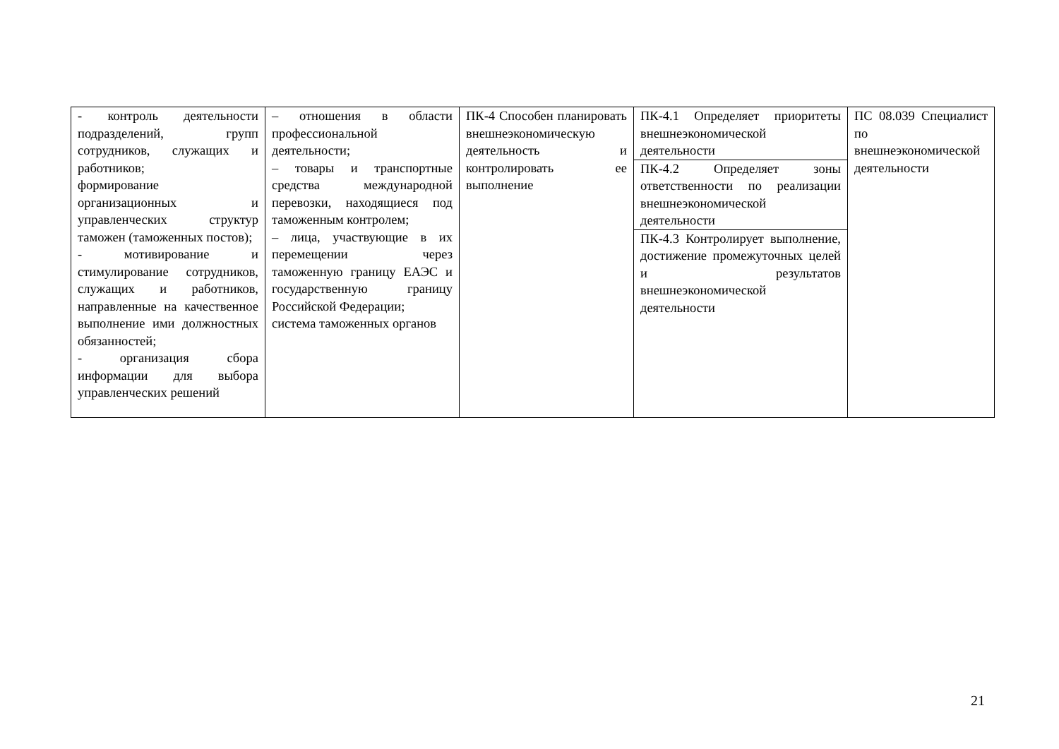| - контроль деятельности подразделений, групп сотрудников, служащих и работников; формирование организационных и управленческих структур таможен (таможенных постов); - мотивирование и стимулирование сотрудников, служащих и работников, направленные на качественное выполнение ими должностных обязанностей; - организация сбора информации для выбора управленческих решений | – отношения в области профессиональной деятельности; – товары и транспортные средства международной перевозки, находящиеся под таможенным контролем; – лица, участвующие в их перемещении через таможенную границу ЕАЭС и государственную границу Российской Федерации; система таможенных органов | ПК-4 Способен планировать внешнеэкономическую деятельность и контролировать ее выполнение | ПК-4.1 Определяет приоритеты внешнеэкономической деятельности | ПС 08.039 Специалист по внешнеэкономической деятельности |
| | | | ПК-4.2 Определяет зоны ответственности по реализации внешнеэкономической деятельности | |
| | | | ПК-4.3 Контролирует выполнение, достижение промежуточных целей и результатов внешнеэкономической деятельности | |
21